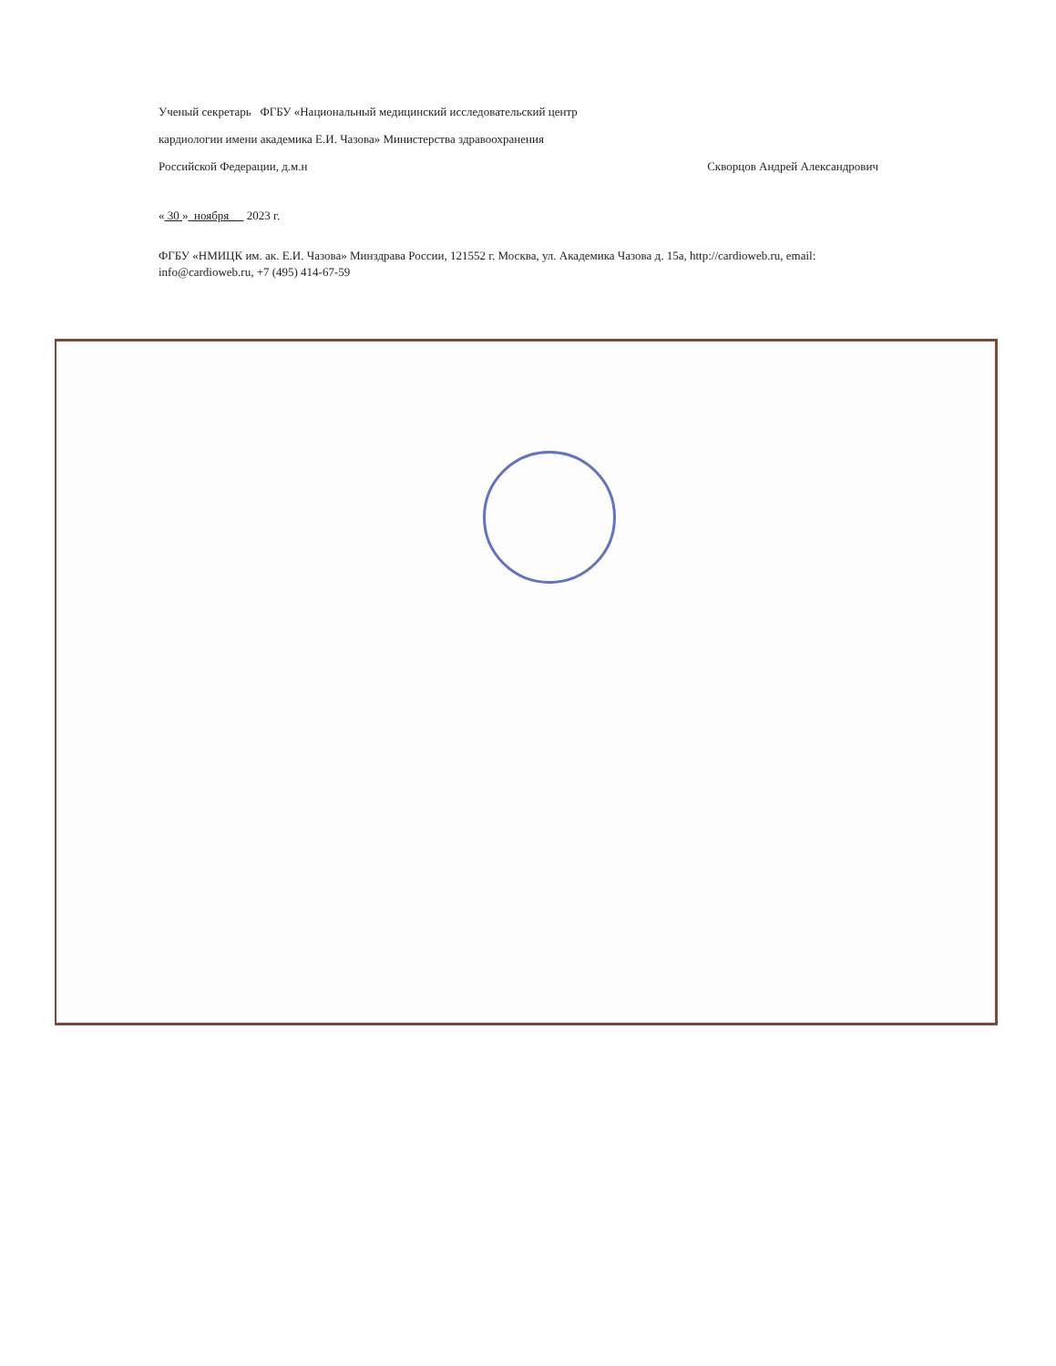Ученый секретарь ФГБУ «Национальный медицинский исследовательский центр
кардиологии имени академика Е.И. Чазова» Министерства здравоохранения
Российской Федерации, д.м.н Скворцов Андрей Александрович
« 30 » ноября 2023 г.
ФГБУ «НМИЦК им. ак. Е.И. Чазова» Минздрава России, 121552 г. Москва, ул. Академика Чазова д. 15а, http://cardioweb.ru, email: info@cardioweb.ru, +7 (495) 414-67-59